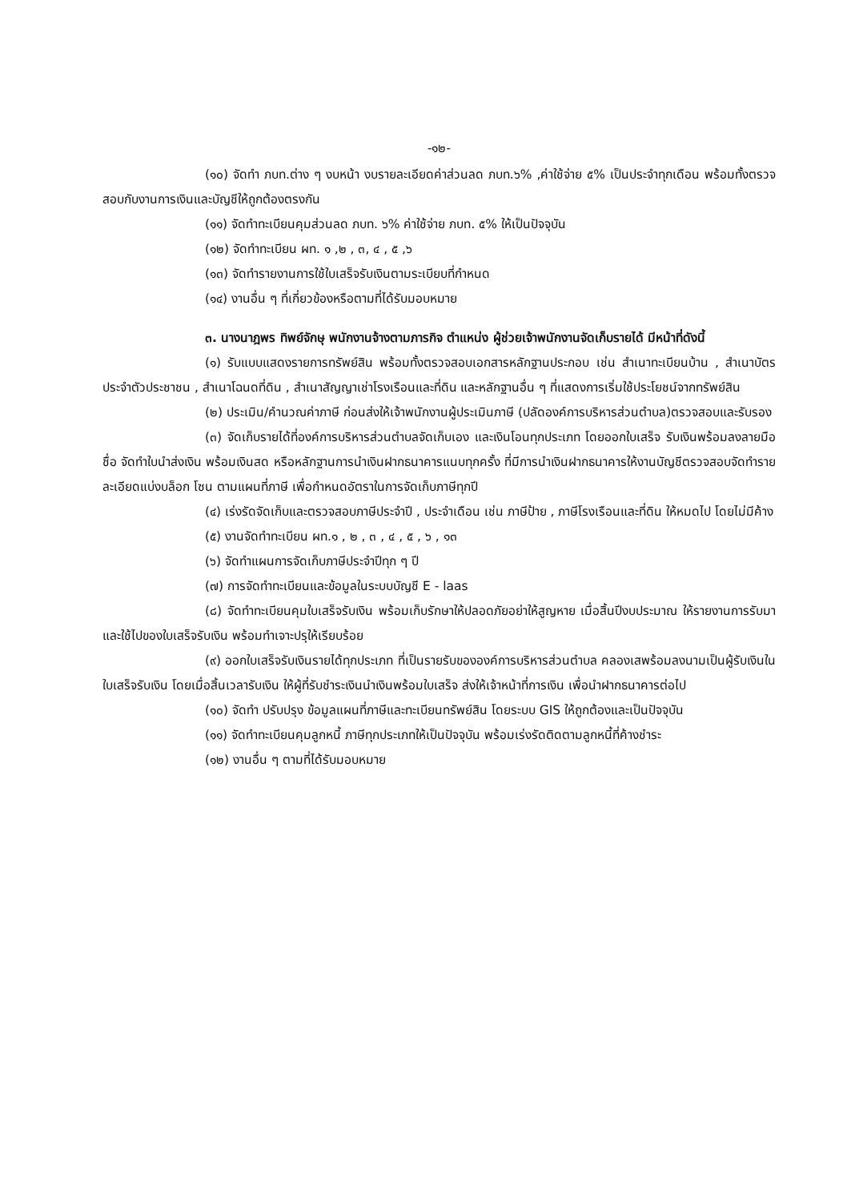-๑๒-
(๑๐) จัดทำ ภบท.ต่าง ๆ งบหน้า งบรายละเอียดค่าส่วนลด ภบท.๖% ,ค่าใช้จ่าย ๕% เป็นประจำทุกเดือน พร้อมทั้งตรวจสอบกับงานการเงินและบัญชีให้ถูกต้องตรงกัน
(๑๑) จัดทำทะเบียนคุมส่วนลด ภบท. ๖% ค่าใช้จ่าย ภบท. ๕% ให้เป็นปัจจุบัน
(๑๒) จัดทำทะเบียน ผท. ๑ ,๒ , ๓, ๔ , ๕ ,๖
(๑๓) จัดทำรายงานการใช้ใบเสร็จรับเงินตามระเบียบที่กำหนด
(๑๔) งานอื่น ๆ ที่เกี่ยวข้องหรือตามที่ได้รับมอบหมาย
๓. นางนาฎพร ทิพย์จักษุ พนักงานจ้างตามภารกิจ ตำแหน่ง ผู้ช่วยเจ้าพนักงานจัดเก็บรายได้ มีหน้าที่ดังนี้
(๑) รับแบบแสดงรายการทรัพย์สิน พร้อมทั้งตรวจสอบเอกสารหลักฐานประกอบ เช่น สำเนาทะเบียนบ้าน , สำเนาบัตรประจำตัวประชาชน , สำเนาโฉนดที่ดิน , สำเนาสัญญาเช่าโรงเรือนและที่ดิน และหลักฐานอื่น ๆ ที่แสดงการเริ่มใช้ประโยชน์จากทรัพย์สิน
(๒) ประเมิน/คำนวณค่าภาษี ก่อนส่งให้เจ้าพนักงานผู้ประเมินภาษี (ปลัดองค์การบริหารส่วนตำบล)ตรวจสอบและรับรอง
(๓) จัดเก็บรายได้ที่องค์การบริหารส่วนตำบลจัดเก็บเอง และเงินโอนทุกประเภท โดยออกใบเสร็จ รับเงินพร้อมลงลายมือชื่อ จัดทำใบนำส่งเงิน พร้อมเงินสด หรือหลักฐานการนำเงินฝากธนาคารแนบทุกครั้ง ที่มีการนำเงินฝากธนาคารให้งานบัญชีตรวจสอบจัดทำรายละเอียดแบ่งบล็อก โซน ตามแผนที่ภาษี เพื่อกำหนดอัตราในการจัดเก็บภาษีทุกปี
(๔) เร่งรัดจัดเก็บและตรวจสอบภาษีประจำปี , ประจำเดือน เช่น ภาษีป้าย , ภาษีโรงเรือนและที่ดิน ให้หมดไป โดยไม่มีค้าง
(๕) งานจัดทำทะเบียน ผท.๑ , ๒ , ๓ , ๔ , ๕ , ๖ , ๑๓
(๖) จัดทำแผนการจัดเก็บภาษีประจำปีทุก ๆ ปี
(๗) การจัดทำทะเบียนและข้อมูลในระบบบัญชี E - laas
(๘) จัดทำทะเบียนคุมใบเสร็จรับเงิน พร้อมเก็บรักษาให้ปลอดภัยอย่าให้สูญหาย เมื่อสิ้นปีงบประมาณ ให้รายงานการรับมาและใช้ไปของใบเสร็จรับเงิน พร้อมทำเจาะปรุให้เรียบร้อย
(๙) ออกใบเสร็จรับเงินรายได้ทุกประเภท ที่เป็นรายรับขององค์การบริหารส่วนตำบล คลองเสพร้อมลงนามเป็นผู้รับเงินในใบเสร็จรับเงิน โดยเมื่อสิ้นเวลารับเงิน ให้ผู้ที่รับชำระเงินนำเงินพร้อมใบเสร็จ ส่งให้เจ้าหน้าที่การเงิน เพื่อนำฝากธนาคารต่อไป
(๑๐) จัดทำ ปรับปรุง ข้อมูลแผนที่ภาษีและทะเบียนทรัพย์สิน โดยระบบ GIS ให้ถูกต้องและเป็นปัจจุบัน
(๑๑) จัดทำทะเบียนคุมลูกหนี้ ภาษีทุกประเภทให้เป็นปัจจุบัน พร้อมเร่งรัดติดตามลูกหนี้ที่ค้างชำระ
(๑๒) งานอื่น ๆ ตามที่ได้รับมอบหมาย